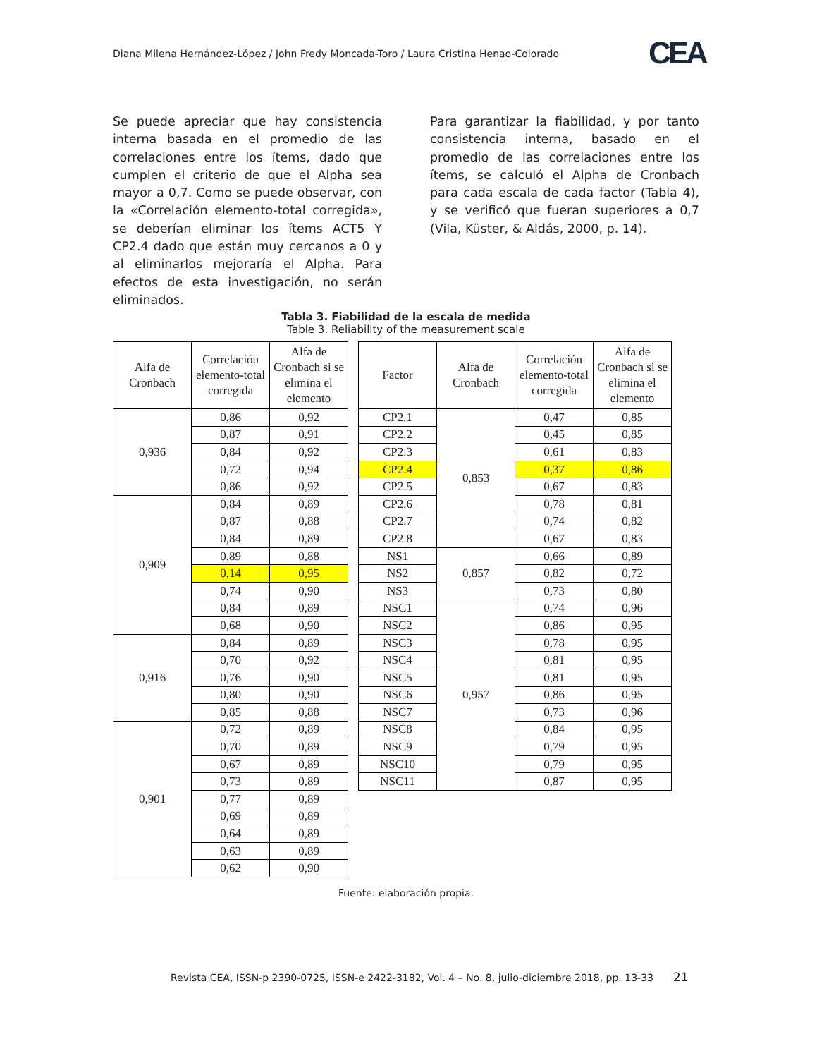Diana Milena Hernández-López / John Fredy Moncada-Toro / Laura Cristina Henao-Colorado
CEA
Se puede apreciar que hay consistencia interna basada en el promedio de las correlaciones entre los ítems, dado que cumplen el criterio de que el Alpha sea mayor a 0,7. Como se puede observar, con la «Correlación elemento-total corregida», se deberían eliminar los ítems ACT5 Y CP2.4 dado que están muy cercanos a 0 y al eliminarlos mejoraría el Alpha. Para efectos de esta investigación, no serán eliminados.
Para garantizar la fiabilidad, y por tanto consistencia interna, basado en el promedio de las correlaciones entre los ítems, se calculó el Alpha de Cronbach para cada escala de cada factor (Tabla 4), y se verificó que fueran superiores a 0,7 (Vila, Küster, & Aldás, 2000, p. 14).
Tabla 3. Fiabilidad de la escala de medida
Table 3. Reliability of the measurement scale
| Alfa de Cronbach | Correlación elemento-total corregida | Alfa de Cronbach si se elimina el elemento |
| --- | --- | --- |
| 0,936 | 0,86 | 0,92 |
| | 0,87 | 0,91 |
| | 0,84 | 0,92 |
| | 0,72 | 0,94 |
| | 0,86 | 0,92 |
| 0,909 | 0,84 | 0,89 |
| | 0,87 | 0,88 |
| | 0,84 | 0,89 |
| | 0,89 | 0,88 |
| | 0,14 | 0,95 |
| | 0,74 | 0,90 |
| | 0,84 | 0,89 |
| | 0,68 | 0,90 |
| 0,916 | 0,84 | 0,89 |
| | 0,70 | 0,92 |
| | 0,76 | 0,90 |
| | 0,80 | 0,90 |
| | 0,85 | 0,88 |
| 0,901 | 0,72 | 0,89 |
| | 0,70 | 0,89 |
| | 0,67 | 0,89 |
| | 0,73 | 0,89 |
| | 0,77 | 0,89 |
| | 0,69 | 0,89 |
| | 0,64 | 0,89 |
| | 0,63 | 0,89 |
| | 0,62 | 0,90 |
| Factor | Alfa de Cronbach | Correlación elemento-total corregida | Alfa de Cronbach si se elimina el elemento |
| --- | --- | --- | --- |
| CP2.1 | 0,853 | 0,47 | 0,85 |
| CP2.2 | | 0,45 | 0,85 |
| CP2.3 | | 0,61 | 0,83 |
| CP2.4 | | 0,37 | 0,86 |
| CP2.5 | | 0,67 | 0,83 |
| CP2.6 | | 0,78 | 0,81 |
| CP2.7 | | 0,74 | 0,82 |
| CP2.8 | | 0,67 | 0,83 |
| NS1 | 0,857 | 0,66 | 0,89 |
| NS2 | | 0,82 | 0,72 |
| NS3 | | 0,73 | 0,80 |
| NSC1 | 0,957 | 0,74 | 0,96 |
| NSC2 | | 0,86 | 0,95 |
| NSC3 | | 0,78 | 0,95 |
| NSC4 | | 0,81 | 0,95 |
| NSC5 | | 0,81 | 0,95 |
| NSC6 | | 0,86 | 0,95 |
| NSC7 | | 0,73 | 0,96 |
| NSC8 | | 0,84 | 0,95 |
| NSC9 | | 0,79 | 0,95 |
| NSC10 | | 0,79 | 0,95 |
| NSC11 | | 0,87 | 0,95 |
Fuente: elaboración propia.
Revista CEA, ISSN-p 2390-0725, ISSN-e 2422-3182, Vol. 4 – No. 8, julio-diciembre 2018, pp. 13-33
21